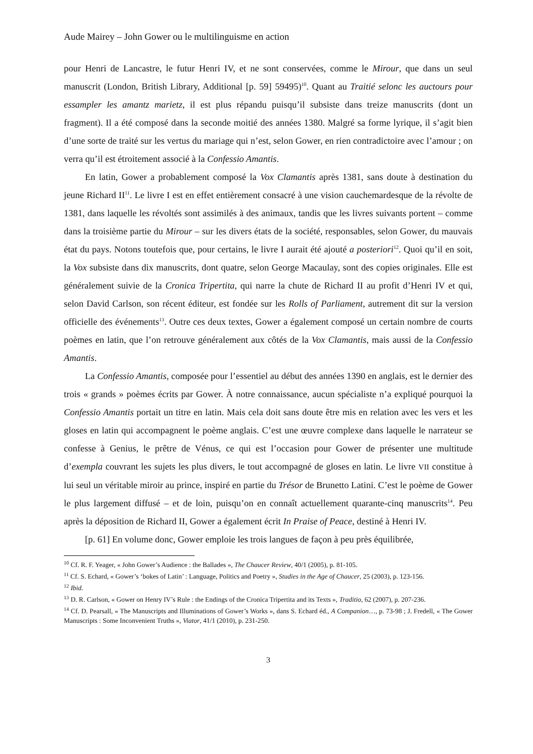Aude Mairey – John Gower ou le multilinguisme en action
pour Henri de Lancastre, le futur Henri IV, et ne sont conservées, comme le Mirour, que dans un seul manuscrit (London, British Library, Additional [p. 59] 59495)<sup>10</sup>. Quant au Traitié selonc les auctours pour essampler les amantz marietz, il est plus répandu puisqu’il subsiste dans treize manuscrits (dont un fragment). Il a été composé dans la seconde moitié des années 1380. Malgré sa forme lyrique, il s’agit bien d’une sorte de traité sur les vertus du mariage qui n’est, selon Gower, en rien contradictoire avec l’amour ; on verra qu’il est étroitement associé à la Confessio Amantis.
En latin, Gower a probablement composé la Vox Clamantis après 1381, sans doute à destination du jeune Richard II<sup>11</sup>. Le livre I est en effet entièrement consacré à une vision cauchemardesque de la révolte de 1381, dans laquelle les révoltés sont assimilés à des animaux, tandis que les livres suivants portent – comme dans la troisième partie du Mirour – sur les divers états de la société, responsables, selon Gower, du mauvais état du pays. Notons toutefois que, pour certains, le livre I aurait été ajouté a posteriori<sup>12</sup>. Quoi qu’il en soit, la Vox subsiste dans dix manuscrits, dont quatre, selon George Macaulay, sont des copies originales. Elle est généralement suivie de la Cronica Tripertita, qui narre la chute de Richard II au profit d’Henri IV et qui, selon David Carlson, son récent éditeur, est fondée sur les Rolls of Parliament, autrement dit sur la version officielle des événements<sup>13</sup>. Outre ces deux textes, Gower a également composé un certain nombre de courts poèmes en latin, que l’on retrouve généralement aux côtés de la Vox Clamantis, mais aussi de la Confessio Amantis.
La Confessio Amantis, composée pour l’essentiel au début des années 1390 en anglais, est le dernier des trois « grands » poèmes écrits par Gower. À notre connaissance, aucun spécialiste n’a expliqué pourquoi la Confessio Amantis portait un titre en latin. Mais cela doit sans doute être mis en relation avec les vers et les gloses en latin qui accompagnent le poème anglais. C’est une œuvre complexe dans laquelle le narrateur se confesse à Genius, le prêtre de Vénus, ce qui est l’occasion pour Gower de présenter une multitude d’exempla couvrant les sujets les plus divers, le tout accompagné de gloses en latin. Le livre VII constitue à lui seul un véritable miroir au prince, inspiré en partie du Trésor de Brunetto Latini. C’est le poème de Gower le plus largement diffusé – et de loin, puisqu’on en connaît actuellement quarante-cinq manuscrits<sup>14</sup>. Peu après la déposition de Richard II, Gower a également écrit In Praise of Peace, destiné à Henri IV.
[p. 61] En volume donc, Gower emploie les trois langues de façon à peu près équilibrée,
<sup>10</sup> Cf. R. F. Yeager, « John Gower’s Audience : the Ballades », The Chaucer Review, 40/1 (2005), p. 81-105.
<sup>11</sup> Cf. S. Echard, « Gower’s ‘bokes of Latin’ : Language, Politics and Poetry », Studies in the Age of Chaucer, 25 (2003), p. 123-156.
<sup>12</sup> Ibid.
<sup>13</sup> D. R. Carlson, « Gower on Henry IV’s Rule : the Endings of the Cronica Tripertita and its Texts », Traditio, 62 (2007), p. 207-236.
<sup>14</sup> Cf. D. Pearsall, « The Manuscripts and Illuminations of Gower’s Works », dans S. Echard éd., A Companion…, p. 73-98 ; J. Fredell, « The Gower Manuscripts : Some Inconvenient Truths », Viator, 41/1 (2010), p. 231-250.
3